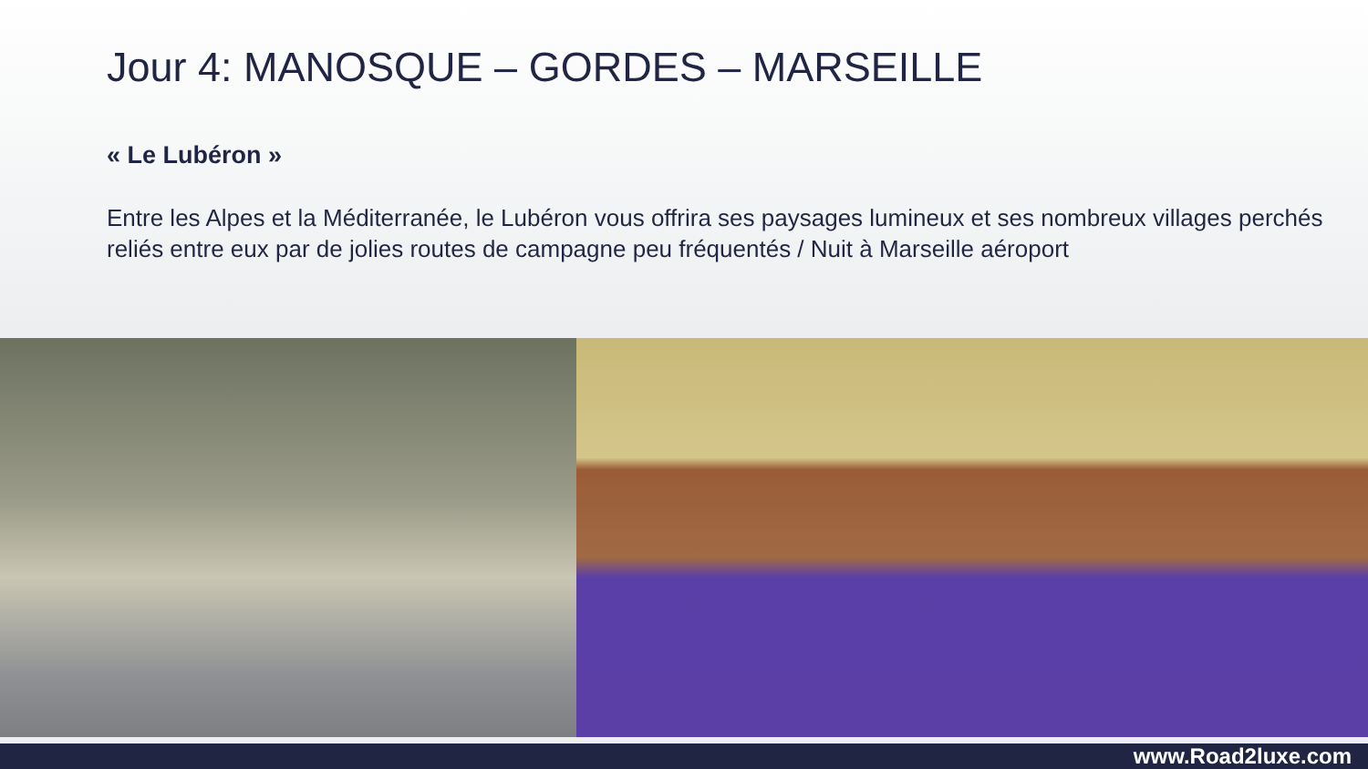Jour 4: MANOSQUE – GORDES – MARSEILLE
« Le Lubéron »
Entre les Alpes et la Méditerranée, le Lubéron vous offrira ses paysages lumineux et ses nombreux villages perchés reliés entre eux par de jolies routes de campagne peu fréquentés / Nuit à Marseille aéroport
www.Road2luxe.com